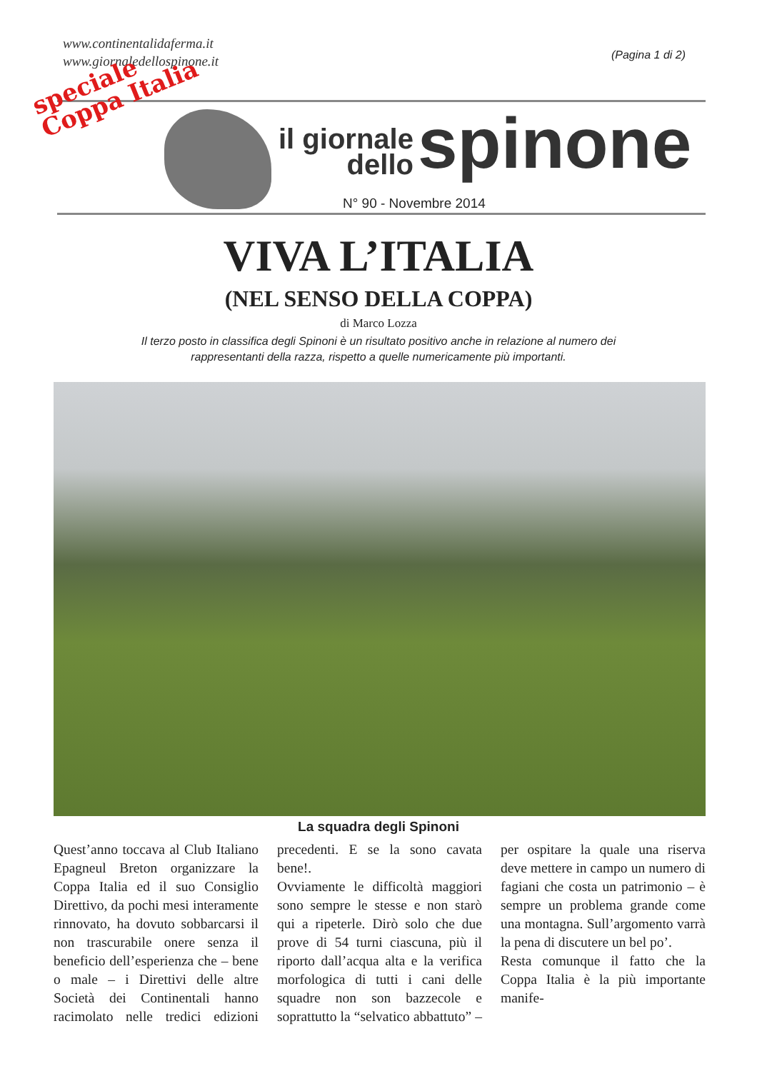www.continentalidaferma.it
www.giornaledellospinone.it
(Pagina 1 di 2)
speciale
Coppa Italia
il giornale
dello
spinone
N° 90 - Novembre 2014
VIVA L’ITALIA
(NEL SENSO DELLA COPPA)
di Marco Lozza
Il terzo posto in classifica degli Spinoni è un risultato positivo anche in relazione al numero dei rappresentanti della razza, rispetto a quelle numericamente più importanti.
La squadra degli Spinoni
Quest’anno toccava al Club Italiano Epagneul Breton organizzare la Coppa Italia ed il suo Consiglio Direttivo, da pochi mesi interamente rinnovato, ha dovuto sobbarcarsi il non trascurabile onere senza il beneficio dell’esperienza che – bene o male – i Direttivi delle altre Società dei Continentali hanno racimolato nelle tredici edizioni precedenti. E se la sono cavata bene!.
Ovviamente le difficoltà maggiori sono sempre le stesse e non starò qui a ripeterle. Dirò solo che due prove di 54 turni ciascuna, più il riporto dall’acqua alta e la verifica morfologica di tutti i cani delle squadre non son bazzecole e soprattutto la “selvatico abbattuto” – per ospitare la quale una riserva deve mettere in campo un numero di fagiani che costa un patrimonio – è sempre un problema grande come una montagna. Sull’argomento varrà la pena di discutere un bel po’.
Resta comunque il fatto che la Coppa Italia è la più importante manife-